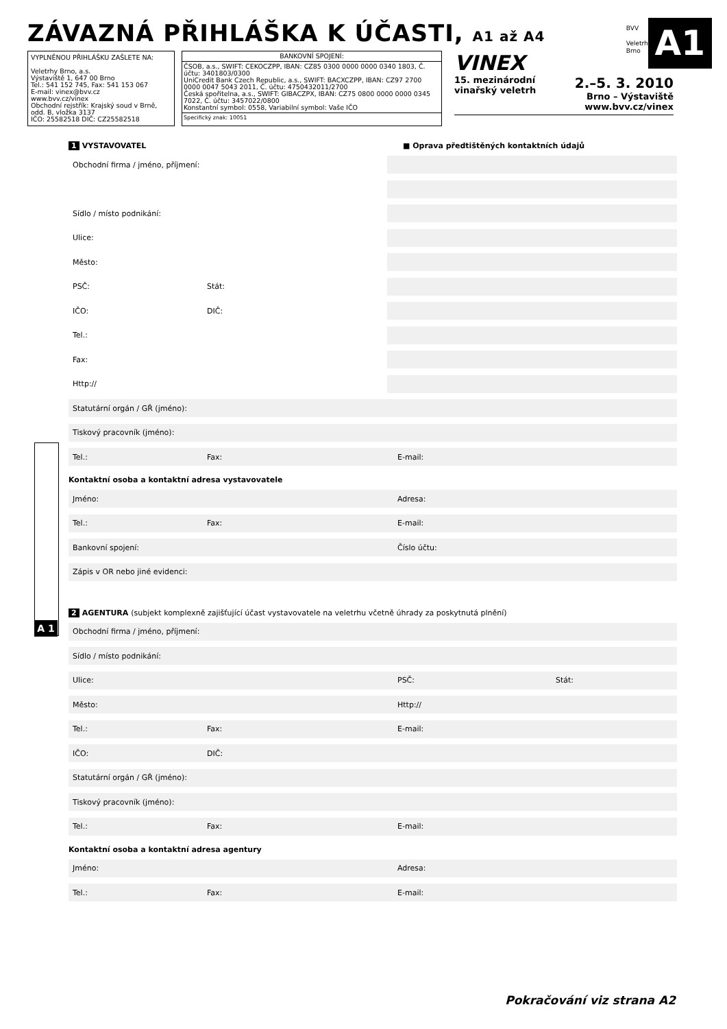ZÁVAZNÁ PŘIHLÁŠKA K ÚČASTI, A1 až A4
BVV
Veletrhy
Brno
A1
VYPLNĚNOU PŘIHLÁŠKU ZAŠLETE NA:
Veletrhy Brno, a.s.
Výstaviště 1, 647 00 Brno
Tel.: 541 152 745, Fax: 541 153 067
E-mail: vinex@bvv.cz
www.bvv.cz/vinex
Obchodní rejstřík: Krajský soud v Brně, odd. B, vložka 3137
IČO: 25582518 DIČ: CZ25582518
BANKOVNÍ SPOJENÍ:
ČSOB, a.s., SWIFT: CEKOCZPP, IBAN: CZ85 0300 0000 0000 0340 1803, Č. účtu: 3401803/0300
UniCredit Bank Czech Republic, a.s., SWIFT: BACXCZPP, IBAN: CZ97 2700 0000 0047 5043 2011, Č. účtu: 4750432011/2700
Česká spořitelna, a.s., SWIFT: GIBACZPX, IBAN: CZ75 0800 0000 0000 0345 7022, Č. účtu: 3457022/0800
Konstantní symbol: 0558, Variabilní symbol: Vaše IČO
Specifický znak: 10051
VINEX
15. mezinárodní
vinařský veletrh
2.–5. 3. 2010
Brno – Výstaviště
www.bvv.cz/vinex
A 1
1 VYSTAVOVATEL ■ Oprava předtištěných kontaktních údajů
Obchodní firma / jméno, příjmení:
Sídlo / místo podnikání:
Ulice:
Město:
PSČ: Stát:
IČO: DIČ:
Tel.:
Fax:
Http://
Statutární orgán / GŘ (jméno):
Tiskový pracovník (jméno):
Tel.: Fax: E-mail:
Kontaktní osoba a kontaktní adresa vystavovatele
Jméno: Adresa:
Tel.: Fax: E-mail:
Bankovní spojení: Číslo účtu:
Zápis v OR nebo jiné evidenci:
2 AGENTURA (subjekt komplexně zajišťující účast vystavovatele na veletrhu včetně úhrady za poskytnutá plnění)
Obchodní firma / jméno, příjmení:
Sídlo / místo podnikání:
Ulice: PSČ: Stát:
Město: Http://
Tel.: Fax: E-mail:
IČO: DIČ:
Statutární orgán / GŘ (jméno):
Tiskový pracovník (jméno):
Tel.: Fax: E-mail:
Kontaktní osoba a kontaktní adresa agentury
Jméno: Adresa:
Tel.: Fax: E-mail:
Pokračování viz strana A2